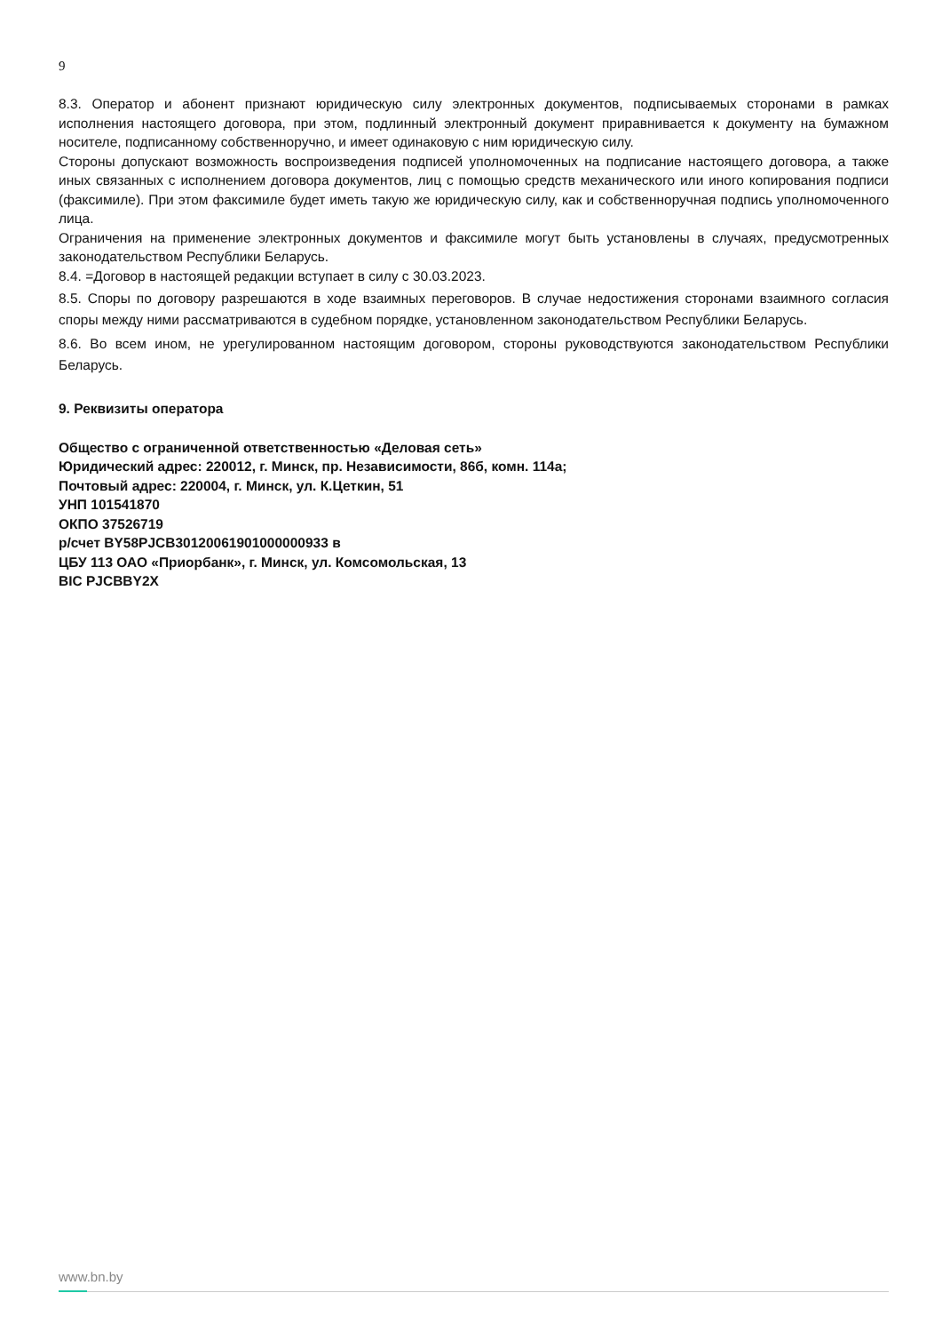9
8.3. Оператор и абонент признают юридическую силу электронных документов, подписываемых сторонами в рамках исполнения настоящего договора, при этом, подлинный электронный документ приравнивается к документу на бумажном носителе, подписанному собственноручно, и имеет одинаковую с ним юридическую силу.
Стороны допускают возможность воспроизведения подписей уполномоченных на подписание настоящего договора, а также иных связанных с исполнением договора документов, лиц с помощью средств механического или иного копирования подписи (факсимиле). При этом факсимиле будет иметь такую же юридическую силу, как и собственноручная подпись уполномоченного лица.
Ограничения на применение электронных документов и факсимиле могут быть установлены в случаях, предусмотренных законодательством Республики Беларусь.
8.4. =Договор в настоящей редакции вступает в силу с 30.03.2023.
8.5. Споры по договору разрешаются в ходе взаимных переговоров. В случае недостижения сторонами взаимного согласия споры между ними рассматриваются в судебном порядке, установленном законодательством Республики Беларусь.
8.6. Во всем ином, не урегулированном настоящим договором, стороны руководствуются законодательством Республики Беларусь.
9. Реквизиты оператора
Общество с ограниченной ответственностью «Деловая сеть»
Юридический адрес: 220012, г. Минск, пр. Независимости, 86б, комн. 114а;
Почтовый адрес: 220004, г. Минск, ул. К.Цеткин, 51
УНП 101541870
ОКПО 37526719
р/счет BY58PJCB30120061901000000933 в
ЦБУ 113 ОАО «Приорбанк», г. Минск, ул. Комсомольская, 13
BIC PJCBBY2X
www.bn.by